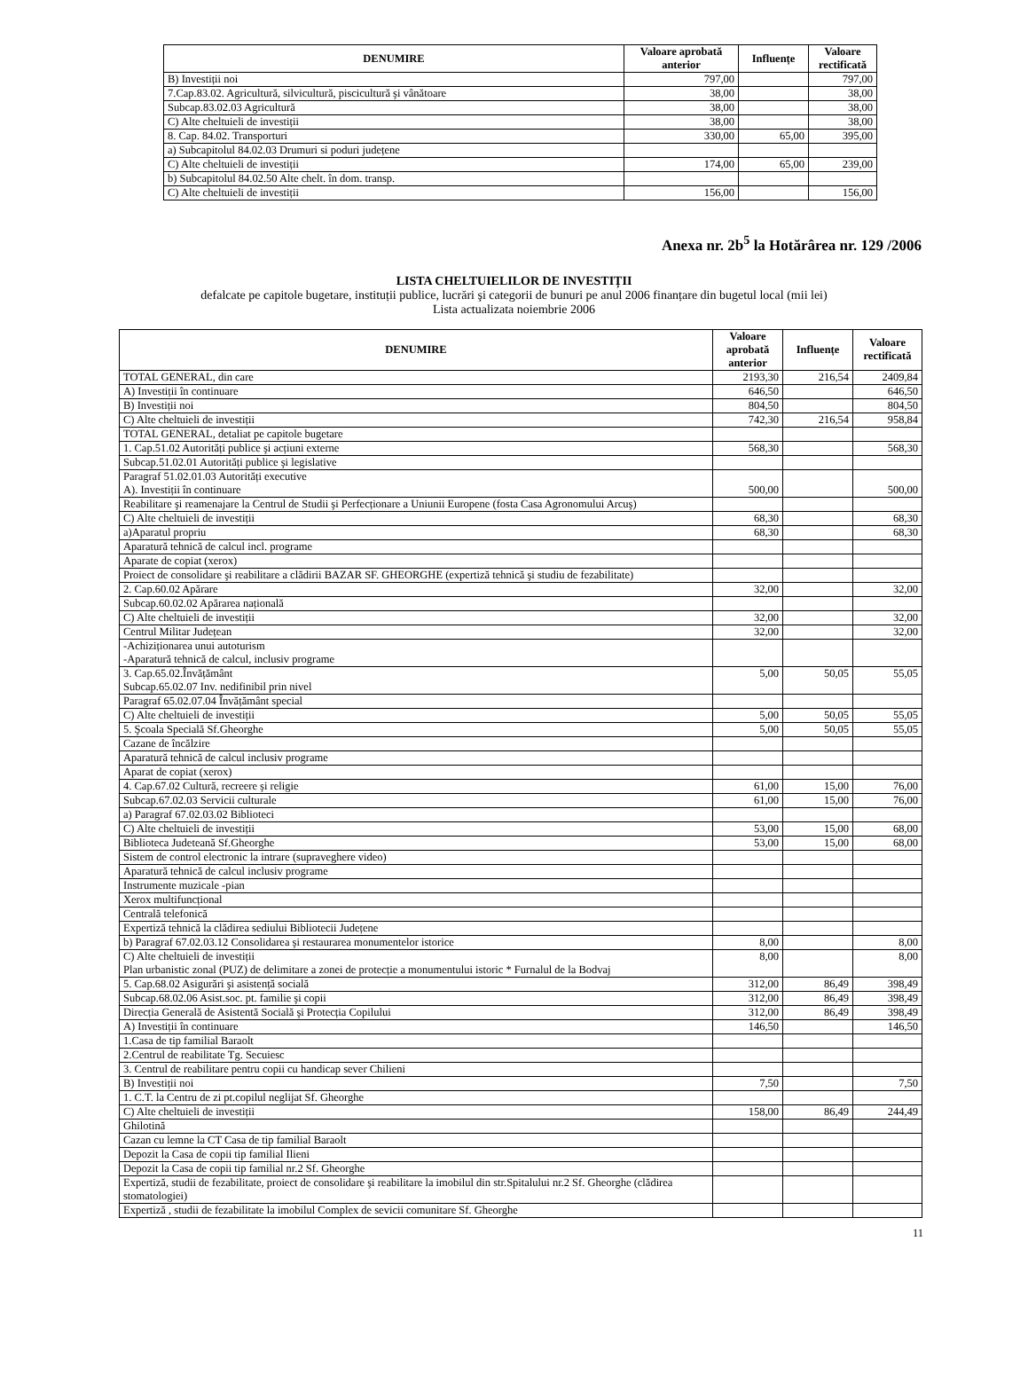| DENUMIRE | Valoare aprobată anterior | Influențe | Valoare rectificată |
| --- | --- | --- | --- |
| B) Investiții noi | 797,00 | | 797,00 |
| 7.Cap.83.02. Agricultură, silvicultură, piscicultură şi vânătoare | 38,00 | | 38,00 |
| Subcap.83.02.03 Agricultură | 38,00 | | 38,00 |
| C) Alte cheltuieli de investiții | 38,00 | | 38,00 |
| 8. Cap. 84.02. Transporturi | 330,00 | 65,00 | 395,00 |
| a) Subcapitolul 84.02.03 Drumuri si poduri județene | | | |
| C) Alte cheltuieli de investiții | 174,00 | 65,00 | 239,00 |
| b) Subcapitolul 84.02.50 Alte chelt. în dom. transp. | | | |
| C) Alte cheltuieli de investiții | 156,00 | | 156,00 |
Anexa nr. 2b<sup>5</sup> la Hotărârea nr. 129 /2006
LISTA CHELTUIELILOR DE INVESTIȚII
defalcate pe capitole bugetare, instituții publice, lucrări şi categorii de bunuri pe anul 2006 finanțare din bugetul local (mii lei)
Lista actualizata noiembrie 2006
| DENUMIRE | Valoare aprobată anterior | Influențe | Valoare rectificată |
| --- | --- | --- | --- |
| TOTAL GENERAL, din care | 2193,30 | 216,54 | 2409,84 |
| A) Investiții în continuare | 646,50 | | 646,50 |
| B) Investiții noi | 804,50 | | 804,50 |
| C) Alte cheltuieli de investiții | 742,30 | 216,54 | 958,84 |
| TOTAL GENERAL, detaliat pe capitole bugetare | | | |
| 1. Cap.51.02 Autorități publice şi acțiuni externe | 568,30 | | 568,30 |
| Subcap.51.02.01 Autorități publice şi legislative | | | |
| Paragraf 51.02.01.03 Autorități executive A). Investiții în continuare | 500,00 | | 500,00 |
| Reabilitare şi reamenajare la Centrul de Studii şi Perfecționare a Uniunii Europene (fosta Casa Agronomului Arcuş) | | | |
| C) Alte cheltuieli de investiții | 68,30 | | 68,30 |
| a)Aparatul propriu | 68,30 | | 68,30 |
| Aparatură tehnică de calcul incl. programe | | | |
| Aparate de copiat (xerox) | | | |
| Proiect de consolidare şi reabilitare a clădirii BAZAR SF. GHEORGHE (expertiză tehnică şi studiu de fezabilitate) | | | |
| 2. Cap.60.02 Apărare | 32,00 | | 32,00 |
| Subcap.60.02.02 Apărarea națională | | | |
| C) Alte cheltuieli de investiții | 32,00 | | 32,00 |
| Centrul Militar Județean | 32,00 | | 32,00 |
| -Achiziționarea unui autoturism -Aparatură tehnică de calcul, inclusiv programe | | | |
| 3. Cap.65.02.Învățământ Subcap.65.02.07 Inv. nedifinibil prin nivel | 5,00 | 50,05 | 55,05 |
| Paragraf 65.02.07.04 Învățământ special | | | |
| C) Alte cheltuieli de investiții | 5,00 | 50,05 | 55,05 |
| 5. Şcoala Specială Sf.Gheorghe | 5,00 | 50,05 | 55,05 |
| Cazane de încălzire | | | |
| Aparatură tehnică de calcul inclusiv programe | | | |
| Aparat de copiat (xerox) | | | |
| 4. Cap.67.02 Cultură, recreere şi religie | 61,00 | 15,00 | 76,00 |
| Subcap.67.02.03 Servicii culturale | 61,00 | 15,00 | 76,00 |
| a) Paragraf 67.02.03.02 Biblioteci | | | |
| C) Alte cheltuieli de investiții | 53,00 | 15,00 | 68,00 |
| Biblioteca Judeteană Sf.Gheorghe | 53,00 | 15,00 | 68,00 |
| Sistem de control electronic la intrare (supraveghere video) | | | |
| Aparatură tehnică de calcul inclusiv programe | | | |
| Instrumente muzicale -pian | | | |
| Xerox multifuncțional | | | |
| Centrală telefonică | | | |
| Expertiză tehnică la clădirea sediului Bibliotecii Județene | | | |
| b) Paragraf 67.02.03.12 Consolidarea şi restaurarea monumentelor istorice | 8,00 | | 8,00 |
| C) Alte cheltuieli de investiții Plan urbanistic zonal (PUZ) de delimitare a zonei de protecție a monumentului istoric * Furnalul de la Bodvaj | 8,00 | | 8,00 |
| 5. Cap.68.02 Asigurări şi asistență socială | 312,00 | 86,49 | 398,49 |
| Subcap.68.02.06 Asist.soc. pt. familie şi copii | 312,00 | 86,49 | 398,49 |
| Direcția Generală de Asistentă Socială şi Protecția Copilului | 312,00 | 86,49 | 398,49 |
| A) Investiții în continuare | 146,50 | | 146,50 |
| 1.Casa de tip familial Baraolt | | | |
| 2.Centrul de reabilitate Tg. Secuiesc | | | |
| 3. Centrul de reabilitare pentru copii cu handicap sever Chilieni | | | |
| B) Investiții noi | 7,50 | | 7,50 |
| 1. C.T. la Centru de zi pt.copilul neglijat Sf. Gheorghe | | | |
| C) Alte cheltuieli de investiții | 158,00 | 86,49 | 244,49 |
| Ghilotină | | | |
| Cazan cu lemne la CT Casa de tip familial Baraolt | | | |
| Depozit la Casa de copii tip familial Ilieni | | | |
| Depozit la Casa de copii tip familial nr.2 Sf. Gheorghe | | | |
| Expertiză, studii de fezabilitate, proiect de consolidare şi reabilitare la imobilul din str.Spitalului nr.2 Sf. Gheorghe (clădirea stomatologiei) | | | |
| Expertiză , studii de fezabilitate la imobilul Complex de sevicii comunitare Sf. Gheorghe | | | |
11